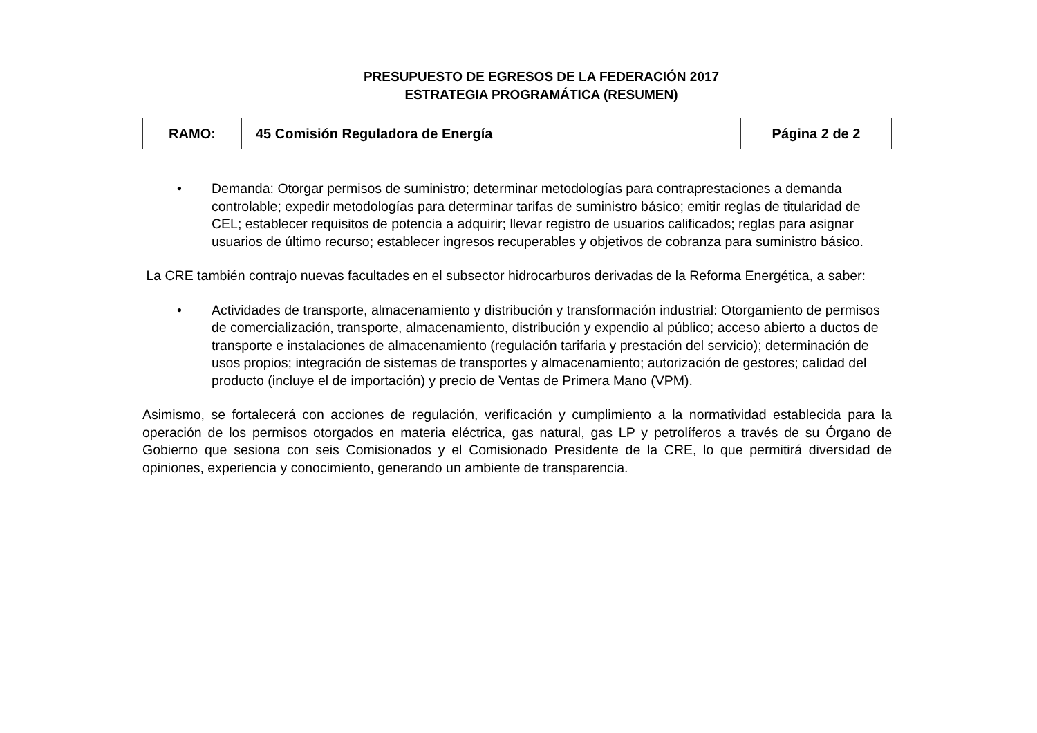PRESUPUESTO DE EGRESOS DE LA FEDERACIÓN 2017
ESTRATEGIA PROGRAMÁTICA (RESUMEN)
| RAMO: | 45 Comisión Reguladora de Energía | Página 2 de 2 |
• Demanda: Otorgar permisos de suministro; determinar metodologías para contraprestaciones a demanda controlable; expedir metodologías para determinar tarifas de suministro básico; emitir reglas de titularidad de CEL; establecer requisitos de potencia a adquirir; llevar registro de usuarios calificados; reglas para asignar usuarios de último recurso; establecer ingresos recuperables y objetivos de cobranza para suministro básico.
La CRE también contrajo nuevas facultades en el subsector hidrocarburos derivadas de la Reforma Energética, a saber:
• Actividades de transporte, almacenamiento y distribución y transformación industrial: Otorgamiento de permisos de comercialización, transporte, almacenamiento, distribución y expendio al público; acceso abierto a ductos de transporte e instalaciones de almacenamiento (regulación tarifaria y prestación del servicio); determinación de usos propios; integración de sistemas de transportes y almacenamiento; autorización de gestores; calidad del producto (incluye el de importación) y precio de Ventas de Primera Mano (VPM).
Asimismo, se fortalecerá con acciones de regulación, verificación y cumplimiento a la normatividad establecida para la operación de los permisos otorgados en materia eléctrica, gas natural, gas LP y petrolíferos a través de su Órgano de Gobierno que sesiona con seis Comisionados y el Comisionado Presidente de la CRE, lo que permitirá diversidad de opiniones, experiencia y conocimiento, generando un ambiente de transparencia.